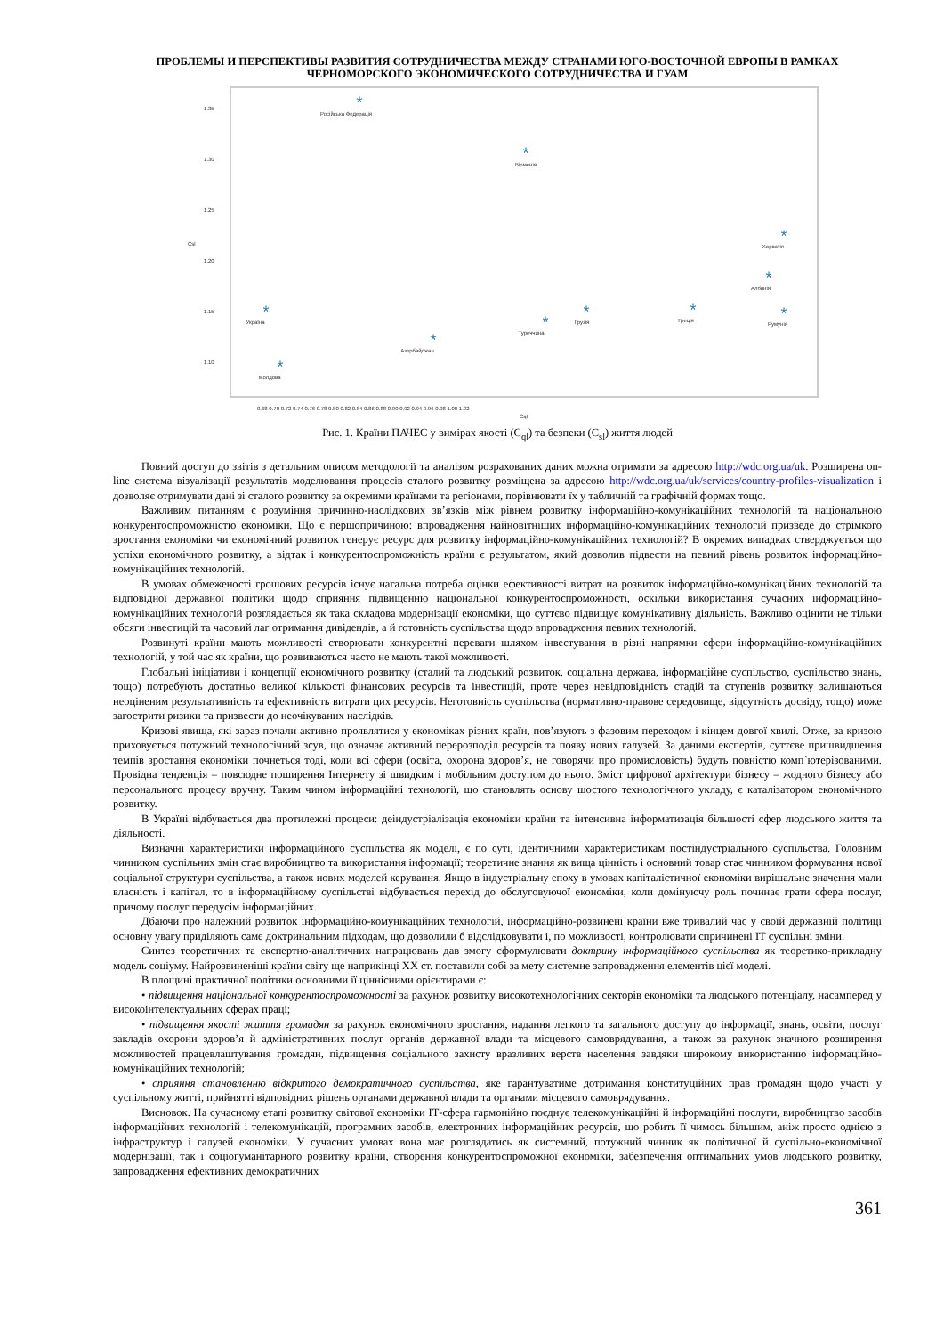ПРОБЛЕМЫ И ПЕРСПЕКТИВЫ РАЗВИТИЯ СОТРУДНИЧЕСТВА МЕЖДУ СТРАНАМИ ЮГО-ВОСТОЧНОЙ ЕВРОПЫ В РАМКАХ ЧЕРНОМОРСКОГО ЭКОНОМИЧЕСКОГО СОТРУДНИЧЕСТВА И ГУАМ
1.35
1.30
1.25
1.20
1.15
1.10
Csl
*
Російська Федерація
*
Вірменія
*
Хорватія
*
Албанія
*
Україна
*
Азербайджан
*
Туреччина
*
Грузія
*
Греція
*
Румунія
*
Молдова
0.68 0.70 0.72 0.74 0.76 0.78 0.80 0.82 0.84 0.86 0.88 0.90 0.92 0.94 0.96 0.98 1.00 1.02
Cql
Рис. 1. Країни ПАЧЕС у вимірах якості (C<sub>ql</sub>) та безпеки (C<sub>sl</sub>) життя людей
Повний доступ до звітів з детальним описом методології та аналізом розрахованих даних можна отримати за адресою http://wdc.org.ua/uk. Розширена on-line система візуалізації результатів моделювання процесів сталого розвитку розміщена за адресою http://wdc.org.ua/uk/services/country-profiles-visualization і дозволяє отримувати дані зі сталого розвитку за окремими країнами та регіонами, порівнювати їх у табличній та графічній формах тощо.
Важливим питанням є розуміння причинно-наслідкових зв’язків між рівнем розвитку інформаційно-комунікаційних технологій та національною конкурентоспроможністю економіки. Що є першопричиною: впровадження найновітніших інформаційно-комунікаційних технологій призведе до стрімкого зростання економіки чи економічний розвиток генерує ресурс для розвитку інформаційно-комунікаційних технологій? В окремих випадках стверджується що успіхи економічного розвитку, а відтак і конкурентоспроможність країни є результатом, який дозволив підвести на певний рівень розвиток інформаційно-комунікаційних технологій.
В умовах обмеженості грошових ресурсів існує нагальна потреба оцінки ефективності витрат на розвиток інформаційно-комунікаційних технологій та відповідної державної політики щодо сприяння підвищенню національної конкурентоспроможності, оскільки використання сучасних інформаційно-комунікаційних технологій розглядається як така складова модернізації економіки, що суттєво підвищує комунікативну діяльність. Важливо оцінити не тільки обсяги інвестицій та часовий лаг отримання дивідендів, а й готовність суспільства щодо впровадження певних технологій.
Розвинуті країни мають можливості створювати конкурентні переваги шляхом інвестування в різні напрямки сфери інформаційно-комунікаційних технологій, у той час як країни, що розвиваються часто не мають такої можливості.
Глобальні ініціативи і концепції економічного розвитку (сталий та людський розвиток, соціальна держава, інформаційне суспільство, суспільство знань, тощо) потребують достатньо великої кількості фінансових ресурсів та інвестицій, проте через невідповідність стадій та ступенів розвитку залишаються неоціненим результативність та ефективність витрати цих ресурсів. Неготовність суспільства (нормативно-правове середовище, відсутність досвіду, тощо) може загострити ризики та призвести до неочікуваних наслідків.
Кризові явища, які зараз почали активно проявлятися у економіках різних країн, пов’язують з фазовим переходом і кінцем довгої хвилі. Отже, за кризою приховується потужний технологічний зсув, що означає активний перерозподіл ресурсів та появу нових галузей. За даними експертів, суттєве пришвидшення темпів зростання економіки почнеться тоді, коли всі сфери (освіта, охорона здоров’я, не говорячи про промисловість) будуть повністю комп`ютерізованими. Провідна тенденція – повсюдне поширення Інтернету зі швидким і мобільним доступом до нього. Зміст цифрової архітектури бізнесу – жодного бізнесу або персонального процесу вручну. Таким чином інформаційні технології, що становлять основу шостого технологічного укладу, є каталізатором економічного розвитку.
В Україні відбувається два протилежні процеси: деіндустріалізація економіки країни та інтенсивна інформатизація більшості сфер людського життя та діяльності.
Визначні характеристики інформаційного суспільства як моделі, є по суті, ідентичними характеристикам постіндустріального суспільства. Головним чинником суспільних змін стає виробництво та використання інформації; теоретичне знання як вища цінність і основний товар стає чинником формування нової соціальної структури суспільства, а також нових моделей керування. Якщо в індустріальну епоху в умовах капіталістичної економіки вирішальне значення мали власність і капітал, то в інформаційному суспільстві відбувається перехід до обслуговуючої економіки, коли домінуючу роль починає грати сфера послуг, причому послуг передусім інформаційних.
Дбаючи про належний розвиток інформаційно-комунікаційних технологій, інформаційно-розвинені країни вже тривалий час у своїй державній політиці основну увагу приділяють саме доктринальним підходам, що дозволили б відслідковувати і, по можливості, контролювати спричинені ІТ суспільні зміни.
Синтез теоретичних та експертно-аналітичних напрацювань дав змогу сформулювати доктрину інформаційного суспільства як теоретико-прикладну модель соціуму. Найрозвиненіші країни світу ще наприкінці ХХ ст. поставили собі за мету системне запровадження елементів цієї моделі.
В площині практичної політики основними її ціннісними орієнтирами є:
• підвищення національної конкурентоспроможності за рахунок розвитку високотехнологічних секторів економіки та людського потенціалу, насамперед у високоінтелектуальних сферах праці;
• підвищення якості життя громадян за рахунок економічного зростання, надання легкого та загального доступу до інформації, знань, освіти, послуг закладів охорони здоров’я й адміністративних послуг органів державної влади та місцевого самоврядування, а також за рахунок значного розширення можливостей працевлаштування громадян, підвищення соціального захисту вразливих верств населення завдяки широкому використанню інформаційно-комунікаційних технологій;
• сприяння становленню відкритого демократичного суспільства, яке гарантуватиме дотримання конституційних прав громадян щодо участі у суспільному житті, прийнятті відповідних рішень органами державної влади та органами місцевого самоврядування.
Висновок. На сучасному етапі розвитку світової економіки ІТ-сфера гармонійно поєднує телекомунікаційні й інформаційні послуги, виробництво засобів інформаційних технологій і телекомунікацій, програмних засобів, електронних інформаційних ресурсів, що робить її чимось більшим, аніж просто однією з інфраструктур і галузей економіки. У сучасних умовах вона має розглядатись як системний, потужний чинник як політичної й суспільно-економічної модернізації, так і соціогуманітарного розвитку країни, створення конкурентоспроможної економіки, забезпечення оптимальних умов людського розвитку, запровадження ефективних демократичних
361